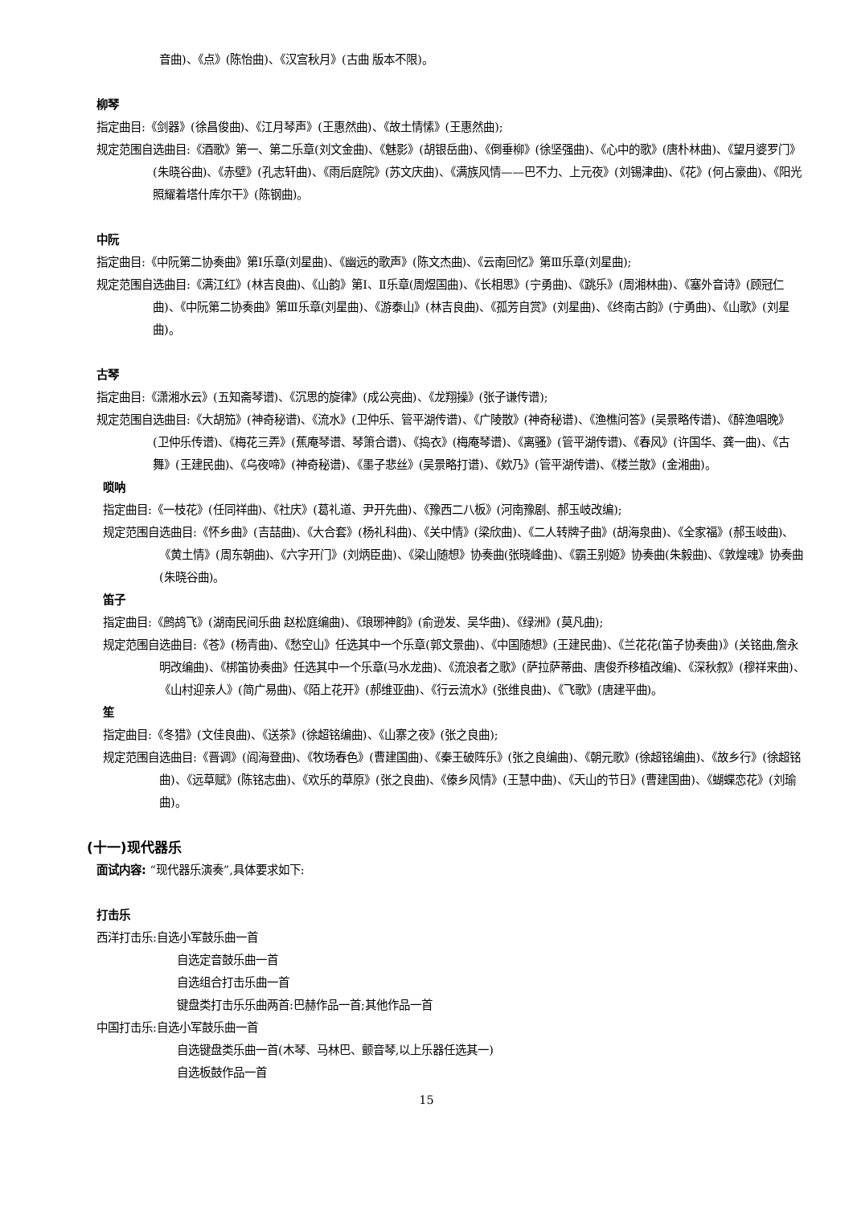音曲)、《点》(陈怡曲)、《汉宫秋月》(古曲 版本不限)。
柳琴
指定曲目:《剑器》(徐昌俊曲)、《江月琴声》(王惠然曲)、《故土情愫》(王惠然曲);
规定范围自选曲目:《酒歌》第一、第二乐章(刘文金曲)、《魅影》(胡银岳曲)、《倒垂柳》(徐坚强曲)、《心中的歌》(唐朴林曲)、《望月婆罗门》(朱晓谷曲)、《赤壁》(孔志轩曲)、《雨后庭院》(苏文庆曲)、《满族风情——巴不力、上元夜》(刘锡津曲)、《花》(何占豪曲)、《阳光照耀着塔什库尔干》(陈钢曲)。
中阮
指定曲目:《中阮第二协奏曲》第Ⅰ乐章(刘星曲)、《幽远的歌声》(陈文杰曲)、《云南回忆》第Ⅲ乐章(刘星曲);
规定范围自选曲目:《满江红》(林吉良曲)、《山韵》第Ⅰ、Ⅱ乐章(周煜国曲)、《长相思》(宁勇曲)、《跳乐》(周湘林曲)、《塞外音诗》(顾冠仁曲)、《中阮第二协奏曲》第Ⅲ乐章(刘星曲)、《游泰山》(林吉良曲)、《孤芳自赏》(刘星曲)、《终南古韵》(宁勇曲)、《山歌》(刘星曲)。
古琴
指定曲目:《潇湘水云》(五知斋琴谱)、《沉思的旋律》(成公亮曲)、《龙翔操》(张子谦传谱);
规定范围自选曲目:《大胡笳》(神奇秘谱)、《流水》(卫仲乐、管平湖传谱)、《广陵散》(神奇秘谱)、《渔樵问答》(吴景略传谱)、《醉渔唱晚》(卫仲乐传谱)、《梅花三弄》(蕉庵琴谱、琴箫合谱)、《捣衣》(梅庵琴谱)、《离骚》(管平湖传谱)、《春风》(许国华、龚一曲)、《古舞》(王建民曲)、《乌夜啼》(神奇秘谱)、《墨子悲丝》(吴景略打谱)、《欸乃》(管平湖传谱)、《楼兰散》(金湘曲)。
唢呐
指定曲目:《一枝花》(任同祥曲)、《社庆》(葛礼道、尹开先曲)、《豫西二八板》(河南豫剧、郝玉岐改编);
规定范围自选曲目:《怀乡曲》(吉喆曲)、《大合套》(杨礼科曲)、《关中情》(梁欣曲)、《二人转牌子曲》(胡海泉曲)、《全家福》(郝玉岐曲)、《黄土情》(周东朝曲)、《六字开门》(刘炳臣曲)、《梁山随想》协奏曲(张晓峰曲)、《霸王别姬》协奏曲(朱毅曲)、《敦煌魂》协奏曲(朱晓谷曲)。
笛子
指定曲目:《鹧鸪飞》(湖南民间乐曲 赵松庭编曲)、《琅琊神韵》(俞逊发、吴华曲)、《绿洲》(莫凡曲);
规定范围自选曲目:《苍》(杨青曲)、《愁空山》任选其中一个乐章(郭文景曲)、《中国随想》(王建民曲)、《兰花花(笛子协奏曲)》(关铭曲,詹永明改编曲)、《梆笛协奏曲》任选其中一个乐章(马水龙曲)、《流浪者之歌》(萨拉萨蒂曲、唐俊乔移植改编)、《深秋叙》(穆祥来曲)、《山村迎亲人》(简广易曲)、《陌上花开》(郝维亚曲)、《行云流水》(张维良曲)、《飞歌》(唐建平曲)。
笙
指定曲目:《冬猎》(文佳良曲)、《送茶》(徐超铭编曲)、《山寨之夜》(张之良曲);
规定范围自选曲目:《晋调》(阎海登曲)、《牧场春色》(曹建国曲)、《秦王破阵乐》(张之良编曲)、《朝元歌》(徐超铭编曲)、《故乡行》(徐超铭曲)、《远草赋》(陈铭志曲)、《欢乐的草原》(张之良曲)、《傣乡风情》(王慧中曲)、《天山的节日》(曹建国曲)、《蝴蝶恋花》(刘瑜曲)。
(十一)现代器乐
面试内容: “现代器乐演奏”,具体要求如下:
打击乐
西洋打击乐:自选小军鼓乐曲一首
自选定音鼓乐曲一首
自选组合打击乐曲一首
键盘类打击乐乐曲两首:巴赫作品一首;其他作品一首
中国打击乐:自选小军鼓乐曲一首
自选键盘类乐曲一首(木琴、马林巴、颤音琴,以上乐器任选其一)
自选板鼓作品一首
15